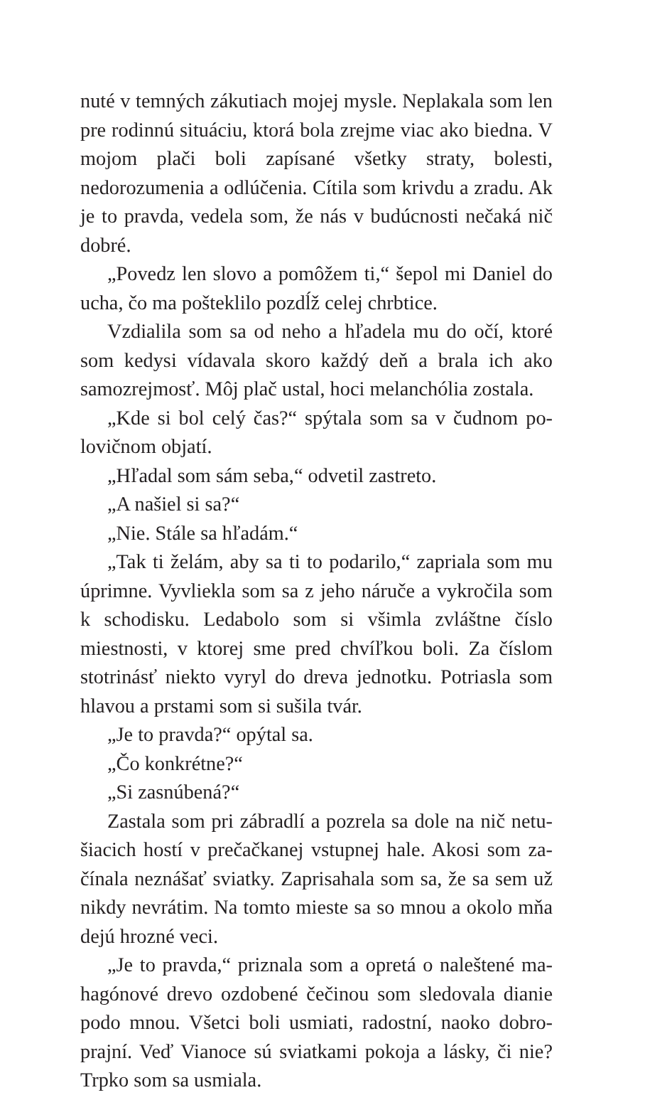nuté v temných zákutiach mojej mysle. Neplakala som len pre rodinnú situáciu, ktorá bola zrejme viac ako bied­na. V mojom plači boli zapísané všetky straty, bolesti, nedorozumenia a odlúčenia. Cítila som krivdu a zradu. Ak je to pravda, vedela som, že nás v budúcnosti neča­ká nič dobré.
„Povedz len slovo a pomôžem ti,“ šepol mi Daniel do ucha, čo ma pošteklilo pozdĺž celej chrbtice.
Vzdialila som sa od neho a hľadela mu do očí, kto­ré som kedysi vídavala skoro každý deň a brala ich ako samozrejmosť. Môj plač ustal, hoci melanchólia zostala.
„Kde si bol celý čas?“ spýtala som sa v čudnom po­lovičnom objatí.
„Hľadal som sám seba,“ odvetil zastreto.
„A našiel si sa?“
„Nie. Stále sa hľadám.“
„Tak ti želám, aby sa ti to podarilo,“ zapriala som mu úprimne. Vyvliekla som sa z jeho náruče a vykročila som k schodisku. Ledabolo som si všimla zvláštne číslo miestnosti, v ktorej sme pred chvíľkou boli. Za číslom stotrinásť niekto vyryl do dreva jednotku. Potriasla som hlavou a prstami som si sušila tvár.
„Je to pravda?“ opýtal sa.
„Čo konkrétne?“
„Si zasnúbená?“
Zastala som pri zábradlí a pozrela sa dole na nič netu­šiacich hostí v prečačkanej vstupnej hale. Akosi som za­čínala neznášať sviatky. Zaprisahala som sa, že sa sem už nikdy nevrátim. Na tomto mieste sa so mnou a okolo mňa dejú hrozné veci.
„Je to pravda,“ priznala som a opretá o naleštené ma­hagónové drevo ozdobené čečinou som sledovala dianie podo mnou. Všetci boli usmiati, radostní, naoko dobro­prajní. Veď Vianoce sú sviatkami pokoja a lásky, či nie? Trpko som sa usmiala.